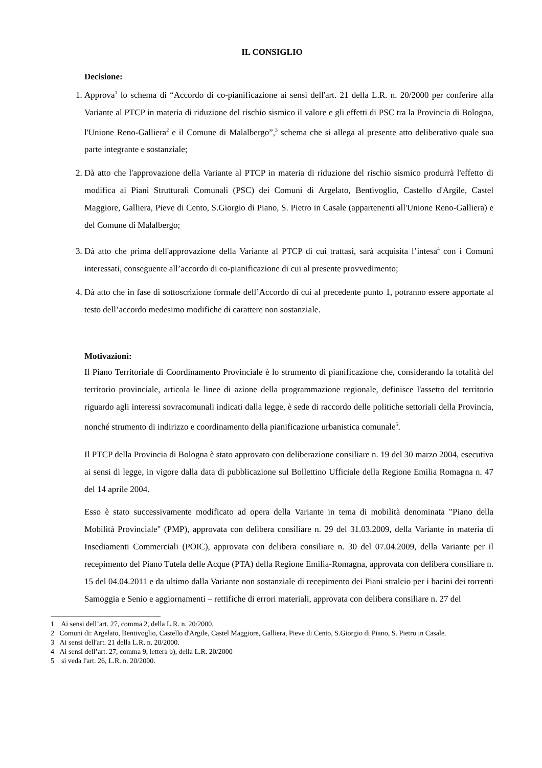IL CONSIGLIO
Decisione:
1. Approva<sup>1</sup> lo schema di “Accordo di co-pianificazione ai sensi dell'art. 21 della L.R. n. 20/2000 per conferire alla Variante al PTCP in materia di riduzione del rischio sismico il valore e gli effetti di PSC tra la Provincia di Bologna, l'Unione Reno-Galliera<sup>2</sup> e il Comune di Malalbergo”,<sup>3</sup> schema che si allega al presente atto deliberativo quale sua parte integrante e sostanziale;
2. Dà atto che l'approvazione della Variante al PTCP in materia di riduzione del rischio sismico produrrà l'effetto di modifica ai Piani Strutturali Comunali (PSC) dei Comuni di Argelato, Bentivoglio, Castello d'Argile, Castel Maggiore, Galliera, Pieve di Cento, S.Giorgio di Piano, S. Pietro in Casale (appartenenti all'Unione Reno-Galliera) e del Comune di Malalbergo;
3. Dà atto che prima dell'approvazione della Variante al PTCP di cui trattasi, sarà acquisita l’intesa<sup>4</sup> con i Comuni interessati, conseguente all’accordo di co-pianificazione di cui al presente provvedimento;
4. Dà atto che in fase di sottoscrizione formale dell’Accordo di cui al precedente punto 1, potranno essere apportate al testo dell’accordo medesimo modifiche di carattere non sostanziale.
Motivazioni:
Il Piano Territoriale di Coordinamento Provinciale è lo strumento di pianificazione che, considerando la totalità del territorio provinciale, articola le linee di azione della programmazione regionale, definisce l'assetto del territorio riguardo agli interessi sovracomunali indicati dalla legge, è sede di raccordo delle politiche settoriali della Provincia, nonché strumento di indirizzo e coordinamento della pianificazione urbanistica comunale<sup>5</sup>.
Il PTCP della Provincia di Bologna è stato approvato con deliberazione consiliare n. 19 del 30 marzo 2004, esecutiva ai sensi di legge, in vigore dalla data di pubblicazione sul Bollettino Ufficiale della Regione Emilia Romagna n. 47 del 14 aprile 2004.
Esso è stato successivamente modificato ad opera della Variante in tema di mobilità denominata "Piano della Mobilità Provinciale" (PMP), approvata con delibera consiliare n. 29 del 31.03.2009, della Variante in materia di Insediamenti Commerciali (POIC), approvata con delibera consiliare n. 30 del 07.04.2009, della Variante per il recepimento del Piano Tutela delle Acque (PTA) della Regione Emilia-Romagna, approvata con delibera consiliare n. 15 del 04.04.2011 e da ultimo dalla Variante non sostanziale di recepimento dei Piani stralcio per i bacini dei torrenti Samoggia e Senio e aggiornamenti – rettifiche di errori materiali, approvata con delibera consiliare n. 27 del
1 Ai sensi dell’art. 27, comma 2, della L.R. n. 20/2000.
2 Comuni di: Argelato, Bentivoglio, Castello d'Argile, Castel Maggiore, Galliera, Pieve di Cento, S.Giorgio di Piano, S. Pietro in Casale.
3 Ai sensi dell'art. 21 della L.R. n. 20/2000.
4 Ai sensi dell’art. 27, comma 9, lettera b), della L.R. 20/2000
5 si veda l'art. 26, L.R. n. 20/2000.